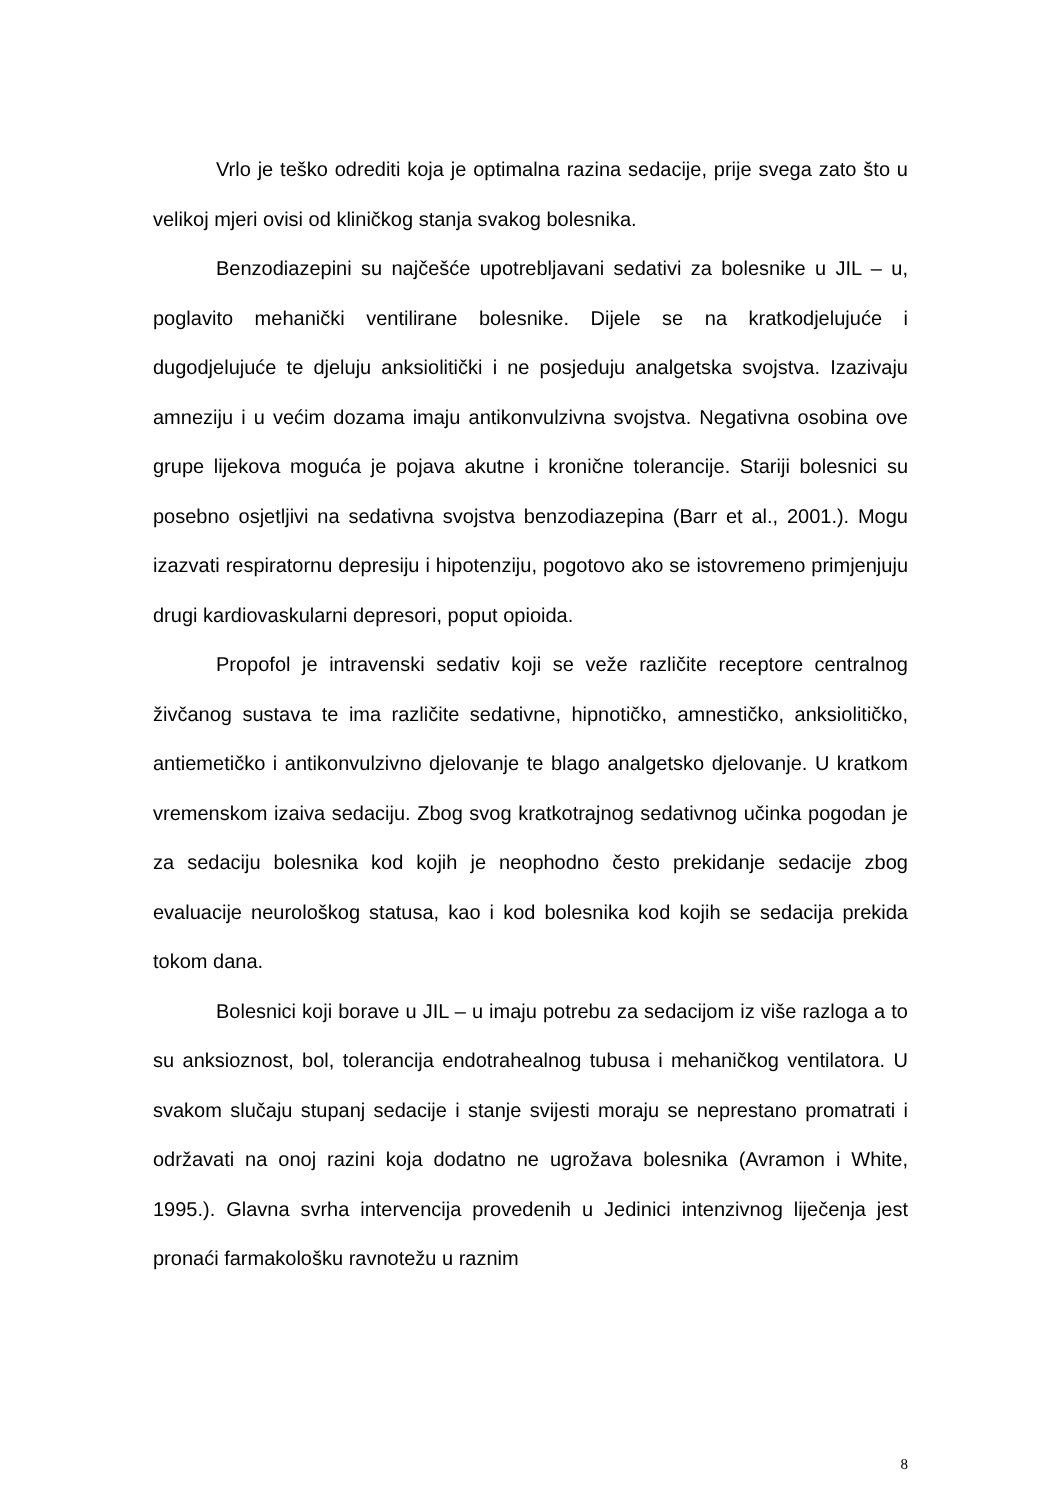Vrlo je teško odrediti koja je optimalna razina sedacije, prije svega zato što u velikoj mjeri ovisi od kliničkog stanja svakog bolesnika.
Benzodiazepini su najčešće upotrebljavani sedativi za bolesnike u JIL – u, poglavito mehanički ventilirane bolesnike. Dijele se na kratkodjelujuće i dugodjelujuće te djeluju anksiolitički i ne posjeduju analgetska svojstva. Izazivaju amneziju i u većim dozama imaju antikonvulzivna svojstva. Negativna osobina ove grupe lijekova moguća je pojava akutne i kronične tolerancije. Stariji bolesnici su posebno osjetljivi na sedativna svojstva benzodiazepina (Barr et al., 2001.). Mogu izazvati respiratornu depresiju i hipotenziju, pogotovo ako se istovremeno primjenjuju drugi kardiovaskularni depresori, poput opioida.
Propofol je intravenski sedativ koji se veže različite receptore centralnog živčanog sustava te ima različite sedativne, hipnotičko, amnestičko, anksiolitičko, antiemetičko i antikonvulzivno djelovanje te blago analgetsko djelovanje. U kratkom vremenskom izaiva sedaciju. Zbog svog kratkotrajnog sedativnog učinka pogodan je za sedaciju bolesnika kod kojih je neophodno često prekidanje sedacije zbog evaluacije neurološkog statusa, kao i kod bolesnika kod kojih se sedacija prekida tokom dana.
Bolesnici koji borave u JIL – u imaju potrebu za sedacijom iz više razloga a to su anksioznost, bol, tolerancija endotrahealnog tubusa i mehaničkog ventilatora. U svakom slučaju stupanj sedacije i stanje svijesti moraju se neprestano promatrati i održavati na onoj razini koja dodatno ne ugrožava bolesnika (Avramon i White, 1995.). Glavna svrha intervencija provedenih u Jedinici intenzivnog liječenja jest pronaći farmakološku ravnotežu u raznim
8